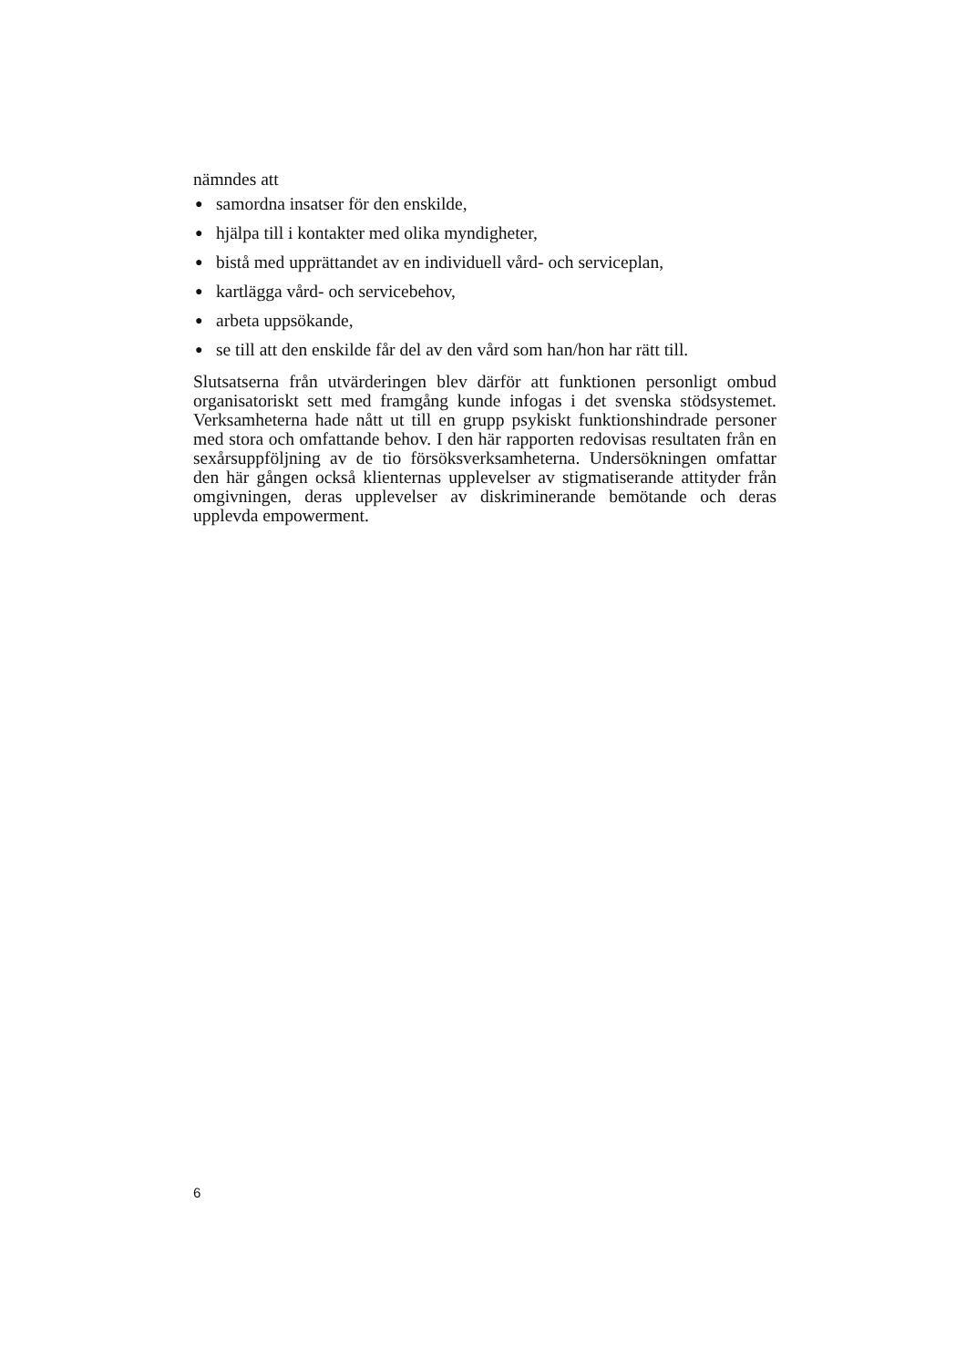nämndes att
● samordna insatser för den enskilde,
● hjälpa till i kontakter med olika myndigheter,
● bistå med upprättandet av en individuell vård- och serviceplan,
● kartlägga vård- och servicebehov,
● arbeta uppsökande,
● se till att den enskilde får del av den vård som han/hon har rätt till.
Slutsatserna från utvärderingen blev därför att funktionen personligt ombud organisatoriskt sett med framgång kunde infogas i det svenska stödsystemet. Verksamheterna hade nått ut till en grupp psykiskt funktionshindrade personer med stora och omfattande behov. I den här rapporten redovisas resultaten från en sexårsuppföljning av de tio försöksverksamheterna. Undersökningen omfattar den här gången också klienternas upplevelser av stigmatiserande attityder från omgivningen, deras upplevelser av diskriminerande bemötande och deras upplevda empowerment.
6